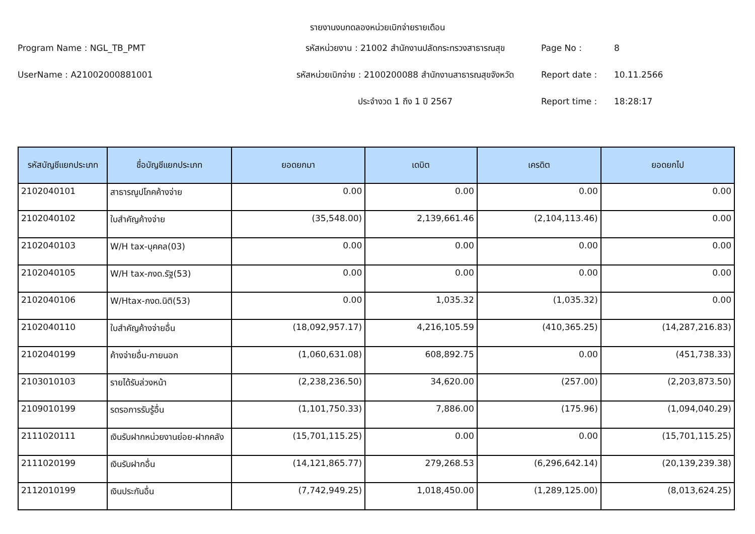รายงานงบทดลองหน่วยเบิกจ่ายรายเดือน
Program Name : NGL_TB_PMT
รหัสหน่วยงาน : 21002 สำนักงานปลัดกระทรวงสาธารณสุข
Page No :
8
UserName : A21002000881001
รหัสหน่วยเบิกจ่าย : 2100200088 สำนักงานสาธารณสุขจังหวัด
Report date :
10.11.2566
ประจำงวด 1 ถึง 1 ปี 2567
Report time :
18:28:17
| รหัสบัญชีแยกประเภท | ชื่อบัญชีแยกประเภท | ยอดยกมา | เดบิต | เครดิต | ยอดยกไป |
| --- | --- | --- | --- | --- | --- |
| 2102040101 | สาธารณูปโภคค้างจ่าย | 0.00 | 0.00 | 0.00 | 0.00 |
| 2102040102 | ใบสำคัญค้างจ่าย | (35,548.00) | 2,139,661.46 | (2,104,113.46) | 0.00 |
| 2102040103 | W/H tax-บุคคล(03) | 0.00 | 0.00 | 0.00 | 0.00 |
| 2102040105 | W/H tax-ภงด.รัฐ(53) | 0.00 | 0.00 | 0.00 | 0.00 |
| 2102040106 | W/Htax-ภงด.นิติ(53) | 0.00 | 1,035.32 | (1,035.32) | 0.00 |
| 2102040110 | ใบสำคัญค้างจ่ายอื่น | (18,092,957.17) | 4,216,105.59 | (410,365.25) | (14,287,216.83) |
| 2102040199 | ค้างจ่ายอื่น-ภายนอก | (1,060,631.08) | 608,892.75 | 0.00 | (451,738.33) |
| 2103010103 | รายได้รับล่วงหน้า | (2,238,236.50) | 34,620.00 | (257.00) | (2,203,873.50) |
| 2109010199 | รดรอการรับรู้อื่น | (1,101,750.33) | 7,886.00 | (175.96) | (1,094,040.29) |
| 2111020111 | เงินรับฝากหน่วยงานย่อย-ฝากคลัง | (15,701,115.25) | 0.00 | 0.00 | (15,701,115.25) |
| 2111020199 | เงินรับฝากอื่น | (14,121,865.77) | 279,268.53 | (6,296,642.14) | (20,139,239.38) |
| 2112010199 | เงินประกันอื่น | (7,742,949.25) | 1,018,450.00 | (1,289,125.00) | (8,013,624.25) |